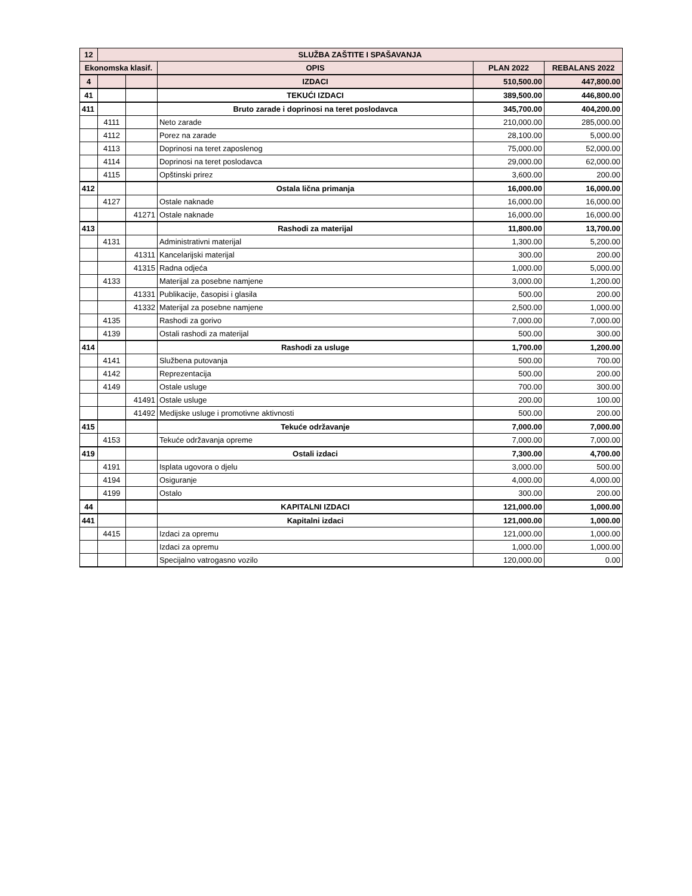| 12 | SLUŽBA ZAŠTITE I SPAŠAVANJA | | | | |
| --- | --- | --- | --- | --- | --- |
| Ekonomska klasif. | | | OPIS | PLAN 2022 | REBALANS 2022 |
| 4 | | | IZDACI | 510,500.00 | 447,800.00 |
| 41 | | | TEKUĆI IZDACI | 389,500.00 | 446,800.00 |
| 411 | | | Bruto zarade i doprinosi na teret poslodavca | 345,700.00 | 404,200.00 |
| | 4111 | | Neto zarade | 210,000.00 | 285,000.00 |
| | 4112 | | Porez na zarade | 28,100.00 | 5,000.00 |
| | 4113 | | Doprinosi na teret zaposlenog | 75,000.00 | 52,000.00 |
| | 4114 | | Doprinosi na teret poslodavca | 29,000.00 | 62,000.00 |
| | 4115 | | Opštinski prirez | 3,600.00 | 200.00 |
| 412 | | | Ostala lična primanja | 16,000.00 | 16,000.00 |
| | 4127 | | Ostale naknade | 16,000.00 | 16,000.00 |
| | | 41271 | Ostale naknade | 16,000.00 | 16,000.00 |
| 413 | | | Rashodi za materijal | 11,800.00 | 13,700.00 |
| | 4131 | | Administrativni materijal | 1,300.00 | 5,200.00 |
| | | 41311 | Kancelarijski materijal | 300.00 | 200.00 |
| | | 41315 | Radna odjeća | 1,000.00 | 5,000.00 |
| | 4133 | | Materijal za posebne namjene | 3,000.00 | 1,200.00 |
| | | 41331 | Publikacije, časopisi i glasila | 500.00 | 200.00 |
| | | 41332 | Materijal za posebne namjene | 2,500.00 | 1,000.00 |
| | 4135 | | Rashodi za gorivo | 7,000.00 | 7,000.00 |
| | 4139 | | Ostali rashodi za materijal | 500.00 | 300.00 |
| 414 | | | Rashodi za usluge | 1,700.00 | 1,200.00 |
| | 4141 | | Službena putovanja | 500.00 | 700.00 |
| | 4142 | | Reprezentacija | 500.00 | 200.00 |
| | 4149 | | Ostale usluge | 700.00 | 300.00 |
| | | 41491 | Ostale usluge | 200.00 | 100.00 |
| | | 41492 | Medijske usluge i promotivne aktivnosti | 500.00 | 200.00 |
| 415 | | | Tekuće održavanje | 7,000.00 | 7,000.00 |
| | 4153 | | Tekuće održavanja opreme | 7,000.00 | 7,000.00 |
| 419 | | | Ostali izdaci | 7,300.00 | 4,700.00 |
| | 4191 | | Isplata ugovora o djelu | 3,000.00 | 500.00 |
| | 4194 | | Osiguranje | 4,000.00 | 4,000.00 |
| | 4199 | | Ostalo | 300.00 | 200.00 |
| 44 | | | KAPITALNI IZDACI | 121,000.00 | 1,000.00 |
| 441 | | | Kapitalni izdaci | 121,000.00 | 1,000.00 |
| | 4415 | | Izdaci za opremu | 121,000.00 | 1,000.00 |
| | | | Izdaci za opremu | 1,000.00 | 1,000.00 |
| | | | Specijalno vatrogasno vozilo | 120,000.00 | 0.00 |